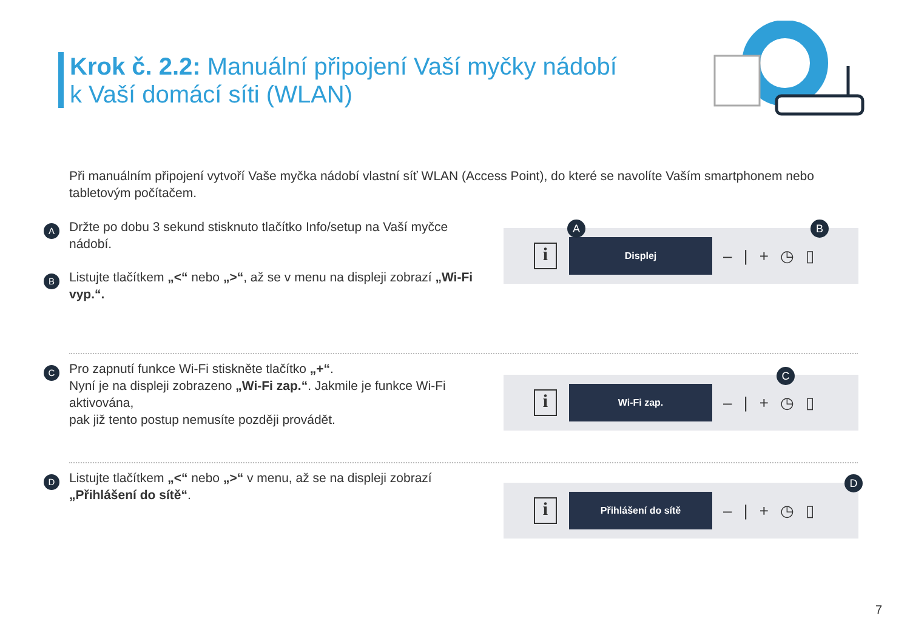Krok č. 2.2: Manuální připojení Vaší myčky nádobí
k Vaší domácí síti (WLAN)
Při manuálním připojení vytvoří Vaše myčka nádobí vlastní síť WLAN (Access Point), do které se navolíte Vaším smartphonem nebo tabletovým počítačem.
A Držte po dobu 3 sekund stisknuto tlačítko Info/setup na Vaší myčce nádobí.
B Listujte tlačítkem „<“ nebo „>“, až se v menu na displeji zobrazí „Wi-Fi vyp.“.
i
Displej
– | + ◷ ▯
A B
C Pro zapnutí funkce Wi-Fi stiskněte tlačítko „+“.
Nyní je na displeji zobrazeno „Wi-Fi zap.“. Jakmile je funkce Wi-Fi aktivována,
pak již tento postup nemusíte později provádět.
i
Wi-Fi zap.
– | + ◷ ▯
C
D Listujte tlačítkem „<“ nebo „>“ v menu, až se na displeji zobrazí „Přihlášení do sítě“.
i
Přihlášení do sítě
– | + ◷ ▯
D
7